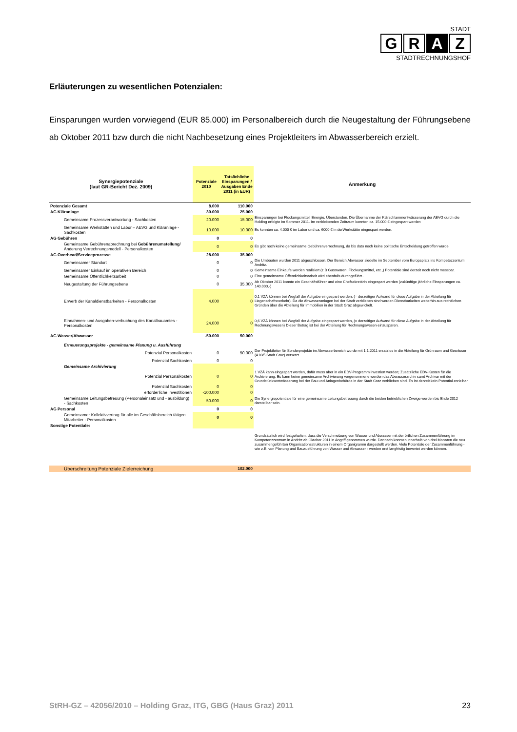STADT
G R A Z
STADTRECHNUNGSHOF
Erläuterungen zu wesentlichen Potenzialen:
Einsparungen wurden vorwiegend (EUR 85.000) im Personalbereich durch die Neugestaltung der Führungsebene ab Oktober 2011 bzw durch die nicht Nachbesetzung eines Projektleiters im Abwasserbereich erzielt.
| Synergiepotenziale (laut GR-Bericht Dez. 2009) | Potenziale 2010 | Tatsächliche Einsparungen / Ausgaben Ende 2011 (in EUR) | Anmerkung |
| --- | --- | --- | --- |
| Potenziale Gesamt | 8.000 | 110.000 | |
| AG Kläranlage | 30.000 | 25.000 | |
| Gemeinsame Prozessverantwortung - Sachkosten | 20.000 | 15.000 | Einsparungen bei Flockungsmittel, Energie, Überstunden. Die Übernahme der Klärschlammentwässerung der AEVG durch die Holding erfolgte im Sommer 2011. Im verbleibenden Zeitraum konnten ca. 15.000 € eingespart werden |
| Gemeinsame Werkstätten und Labor – AEVG und Kläranlage - Sachkosten | 10.000 | 10.000 | Es konnten ca. 4.000 € im Labor und ca. 6000 € in derWerkstätte eingespart werden. |
| AG Gebühren | 0 | 0 | |
| Gemeinsame Gebührenabrechnung bei Gebührenumstellung /Änderung Verrechnungsmodell - Personalkosten | 0 | 0 | Es gibt noch keine gemeinsame Gebührenverrechnung, da bis dato noch keine politische Entscheidung getroffen wurde |
| AG Overhead/Serviceprozesse | 28.000 | 35.000 | |
| Gemeinsamer Standort | 0 | 0 | Die Umbauten wurden 2011 abgeschlossen. Der Bereich Abwasser siedelte im September vom Europaplatz ins Kompetezzentum Andritz. |
| Gemeinsamer Einkauf im operativen Bereich | 0 | 0 | Gemeinsame Einkaufe werden realisiert (z.B Gusswaren, Flockungsmittel, etc.,) Potentiale sind derzeit noch nicht messbar. |
| Gemeinsame Öffentlichkeitsarbeit | 0 | 0 | Eine gemeinsame Öffentlichkeitsarbeit wird ebenfalls durchgeführt.. |
| Neugestaltung der Führungsebene | 0 | 35.000 | Ab Oktober 2011 konnte ein Geschäftsführer und eine Chefsekretärin eingespart werden (zukünftige jährliche Einsparungen ca. 140.000,-) |
| Erwerb der Kanaldienstbarkeiten - Personalkosten | 4.000 | 0 | 0,1 VZÄ können bei Wegfall der Aufgabe eingespart werden, (= derzeitiger Aufwand für diese Aufgabe in der Abteilung für Liegenschaftsverkehr). Da die Abwasseranlagen bei der Stadt verblieben sind werden Dienstbarkeiten weiterhin aus rechtlichen Gründen über die Abteilung für Immobilien in der Stadt Graz abgewickelt. |
| Einnahmen- und Ausgaben-verbuchung des Kanalbauamtes - Personalkosten | 24.000 | 0 | 0,6 VZÄ können bei Wegfall der Aufgabe eingespart werden, (= derzeitiger Aufwand für diese Aufgabe in der Abteilung für Rechnungswesen) Dieser Betrag ist bei der Abteilung für Rechnungswesen einzusparen. |
| AG Wasser/Abwasser | -50.000 | 50.000 | |
| Erneuerungsprojekte - gemeinsame Planung u. Ausführung | | | |
| Potenzial Personalkosten | 0 | 50.000 | Der Projektleiter für Sonderprojekte im Abwasserbereich wurde mit 1.1.2011 ersatzlos in die Abteilung für Grünraum und Gewässer (A10/5 Stadt Graz) versetzt. |
| Potenzial Sachkosten | 0 | 0 | |
| Gemeinsame Archivierung | | | |
| Potenzial Personalkosten | 0 | 0 | 1 VZÄ kann eingespart werden, dafür muss aber in ein EDV-Programm investiert werden; Zusätzliche EDV-Kosten für die Archivierung. Es kann keine gemeinsame Archivierung vorgenommene werden das Abwasserarchiv samt Archivar mit der Grundstücksentwässerung bei der Bau und Anlagenbehörde in der Stadt Graz verblieben sind. Es ist derzeit kein Potential erzielbar. |
| Potenzial Sachkosten | 0 | 0 | |
| erforderliche Investitionen | -100.000 | 0 | |
| Gemeinsame Leitungsbetreuung (Personaleinsatz und - ausbildung) - Sachkosten | 50.000 | 0 | Die Synergiepotentiale für eine gemeinsame Leitungsbetreuung durch die beiden betrieblichen Zweige werden bis Ende 2012 darstellbar sein. |
| AG Personal | 0 | 0 | |
| Gemeinsamer Kollektivvertrag für alle im Geschäftsbereich tätigen Mitarbeiter - Personalkosten | 0 | 0 | |
| Sonstige Potentiale: | | | |
| | | | Grundsätzlich wird festgehalten, dass die Verschmelzung von Wasser und Abwasser mit der örtlichen Zusammenführung im Kompetenzzentrum in Andritz ab Oktober 2011 in Angriff genommen wurde. Dannach konnten innerhalb von drei Monaten die neu zusammengeführten Organisationsstrukturen in einem Organigramm dargestellt werden. Viele Potentiale der Zusammenführung - wie z.B. von Planung und Bauausführung von Wasser und Abwasser - werden erst langfristig bewertet werden können. |
| Überschreitung Potenziale Zielerreichung | | 102.000 | |
StRH-GZ – 42056/2010 – Holding Graz, ITG, GBG (Haus Graz) 2011 23